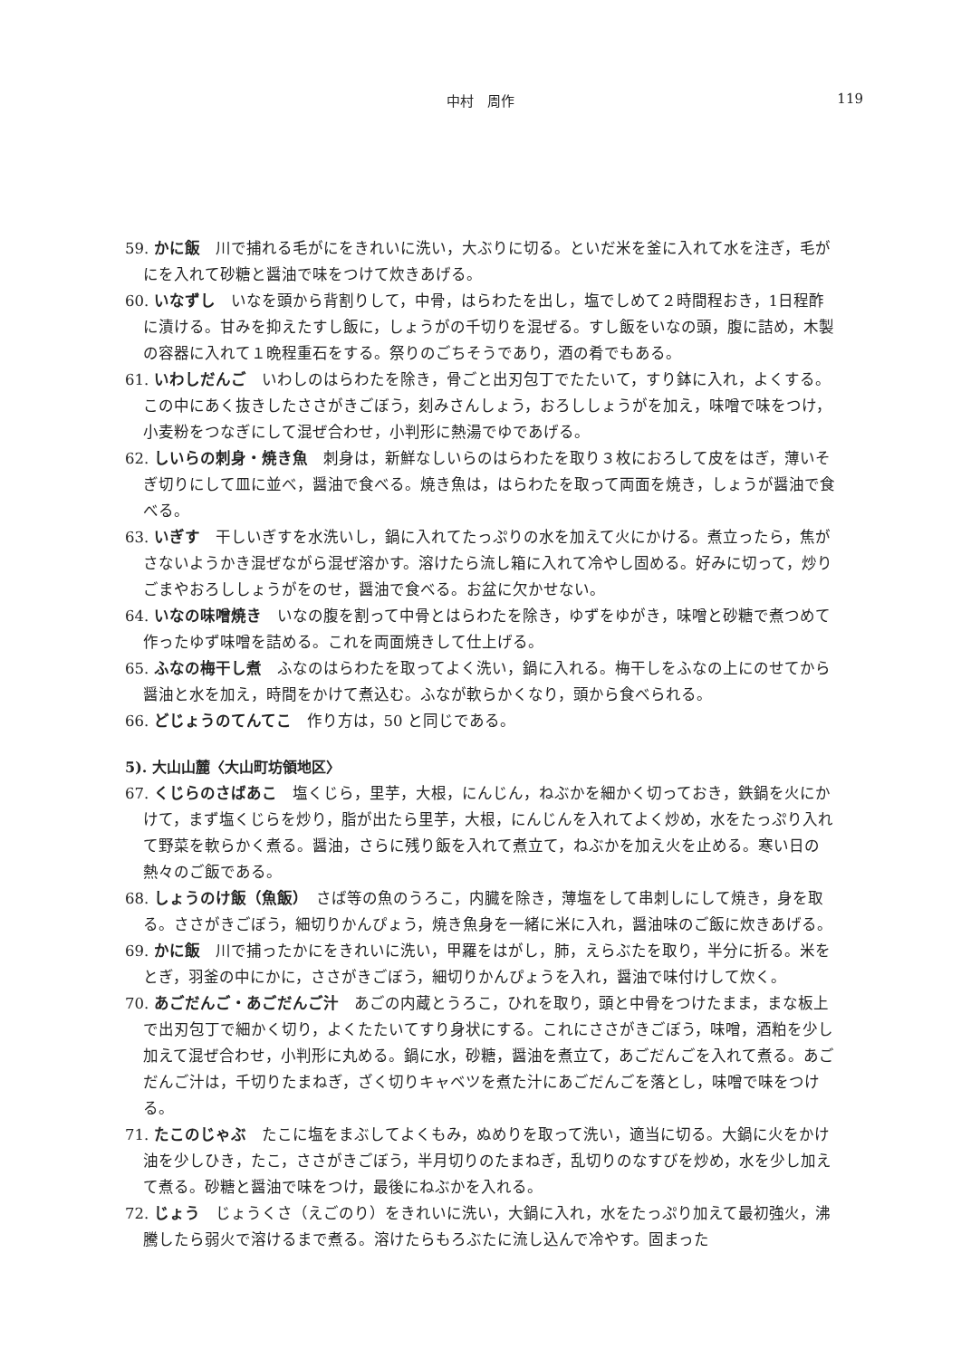中村　周作
119
59. かに飯　川で捕れる毛がにをきれいに洗い，大ぶりに切る。といだ米を釜に入れて水を注ぎ，毛がにを入れて砂糖と醤油で味をつけて炊きあげる。
60. いなずし　いなを頭から背割りして，中骨，はらわたを出し，塩でしめて２時間程おき，1日程酢に漬ける。甘みを抑えたすし飯に，しょうがの千切りを混ぜる。すし飯をいなの頭，腹に詰め，木製の容器に入れて１晩程重石をする。祭りのごちそうであり，酒の肴でもある。
61. いわしだんご　いわしのはらわたを除き，骨ごと出刃包丁でたたいて，すり鉢に入れ，よくする。この中にあく抜きしたささがきごぼう，刻みさんしょう，おろししょうがを加え，味噌で味をつけ，小麦粉をつなぎにして混ぜ合わせ，小判形に熱湯でゆであげる。
62. しいらの刺身・焼き魚　刺身は，新鮮なしいらのはらわたを取り３枚におろして皮をはぎ，薄いそぎ切りにして皿に並べ，醤油で食べる。焼き魚は，はらわたを取って両面を焼き，しょうが醤油で食べる。
63. いぎす　干しいぎすを水洗いし，鍋に入れてたっぷりの水を加えて火にかける。煮立ったら，焦がさないようかき混ぜながら混ぜ溶かす。溶けたら流し箱に入れて冷やし固める。好みに切って，炒りごまやおろししょうがをのせ，醤油で食べる。お盆に欠かせない。
64. いなの味噌焼き　いなの腹を割って中骨とはらわたを除き，ゆずをゆがき，味噌と砂糖で煮つめて作ったゆず味噌を詰める。これを両面焼きして仕上げる。
65. ふなの梅干し煮　ふなのはらわたを取ってよく洗い，鍋に入れる。梅干しをふなの上にのせてから醤油と水を加え，時間をかけて煮込む。ふなが軟らかくなり，頭から食べられる。
66. どじょうのてんてこ　作り方は，50 と同じである。
5). 大山山麓〈大山町坊領地区〉
67. くじらのさばあこ　塩くじら，里芋，大根，にんじん，ねぶかを細かく切っておき，鉄鍋を火にかけて，まず塩くじらを炒り，脂が出たら里芋，大根，にんじんを入れてよく炒め，水をたっぷり入れて野菜を軟らかく煮る。醤油，さらに残り飯を入れて煮立て，ねぶかを加え火を止める。寒い日の熱々のご飯である。
68. しょうのけ飯（魚飯）　さば等の魚のうろこ，内臓を除き，薄塩をして串刺しにして焼き，身を取る。ささがきごぼう，細切りかんぴょう，焼き魚身を一緒に米に入れ，醤油味のご飯に炊きあげる。
69. かに飯　川で捕ったかにをきれいに洗い，甲羅をはがし，肺，えらぶたを取り，半分に折る。米をとぎ，羽釜の中にかに，ささがきごぼう，細切りかんぴょうを入れ，醤油で味付けして炊く。
70. あごだんご・あごだんご汁　あごの内蔵とうろこ，ひれを取り，頭と中骨をつけたまま，まな板上で出刃包丁で細かく切り，よくたたいてすり身状にする。これにささがきごぼう，味噌，酒粕を少し加えて混ぜ合わせ，小判形に丸める。鍋に水，砂糖，醤油を煮立て，あごだんごを入れて煮る。あごだんご汁は，千切りたまねぎ，ざく切りキャベツを煮た汁にあごだんごを落とし，味噌で味をつける。
71. たこのじゃぶ　たこに塩をまぶしてよくもみ，ぬめりを取って洗い，適当に切る。大鍋に火をかけ油を少しひき，たこ，ささがきごぼう，半月切りのたまねぎ，乱切りのなすびを炒め，水を少し加えて煮る。砂糖と醤油で味をつけ，最後にねぶかを入れる。
72. じょう　じょうくさ（えごのり）をきれいに洗い，大鍋に入れ，水をたっぷり加えて最初強火，沸騰したら弱火で溶けるまで煮る。溶けたらもろぶたに流し込んで冷やす。固まった